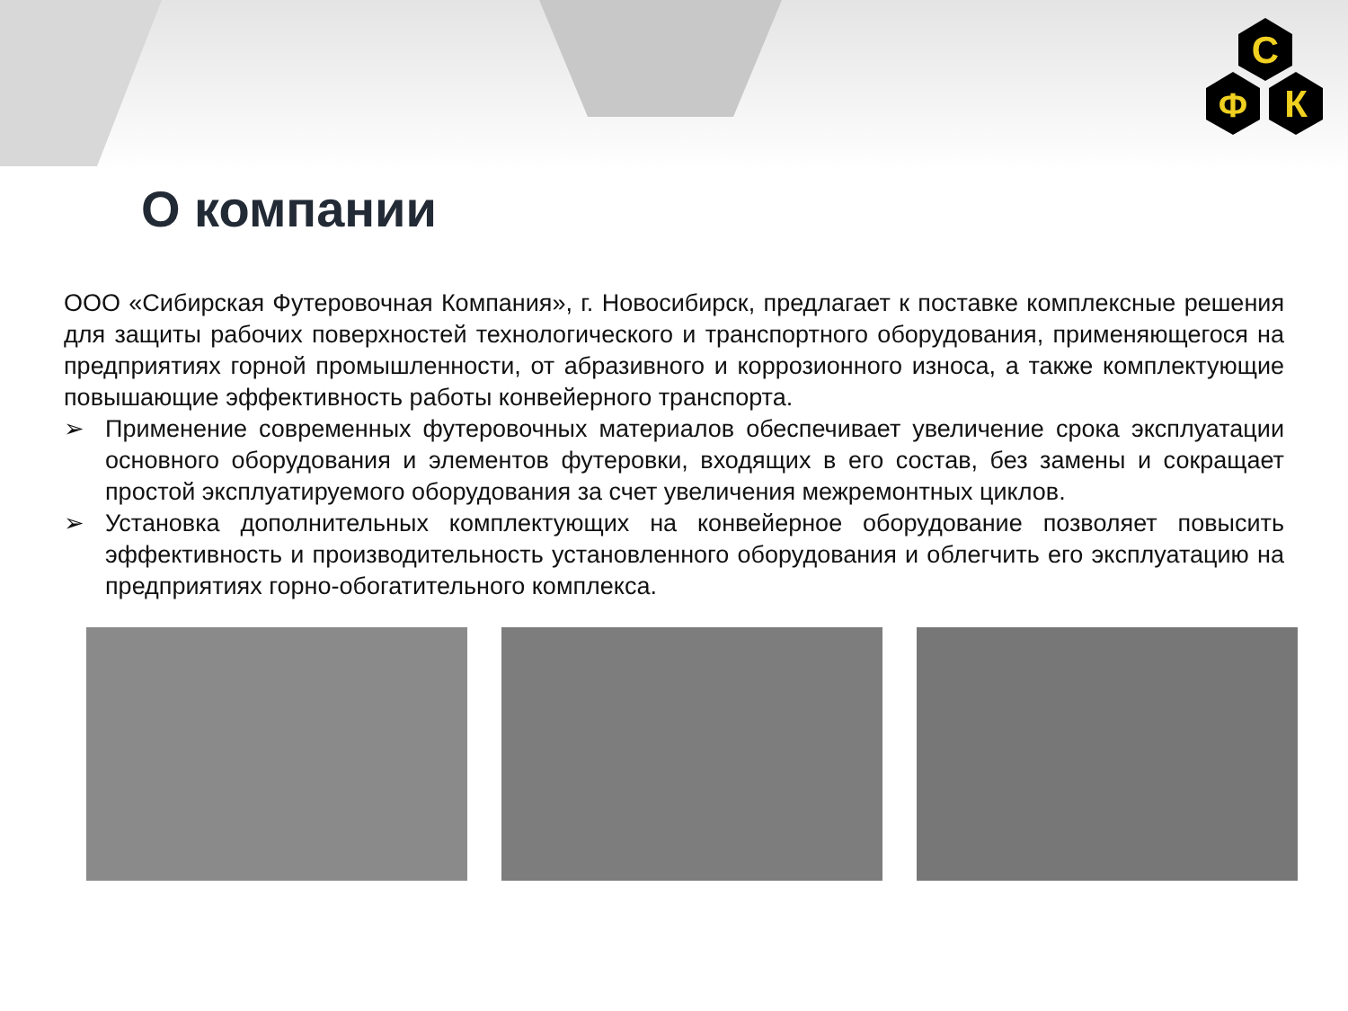С
Ф
К
О компании
ООО «Сибирская Футеровочная Компания», г. Новосибирск, предлагает к поставке комплексные решения для защиты рабочих поверхностей технологического и транспортного оборудования, применяющегося на предприятиях горной промышленности, от абразивного и коррозионного износа, а также комплектующие повышающие эффективность работы конвейерного транспорта.
➢ Применение современных футеровочных материалов обеспечивает увеличение срока эксплуатации основного оборудования и элементов футеровки, входящих в его состав, без замены и сокращает простой эксплуатируемого оборудования за счет увеличения межремонтных циклов.
➢ Установка дополнительных комплектующих на конвейерное оборудование позволяет повысить эффективность и производительность установленного оборудования и облегчить его эксплуатацию на предприятиях горно-обогатительного комплекса.